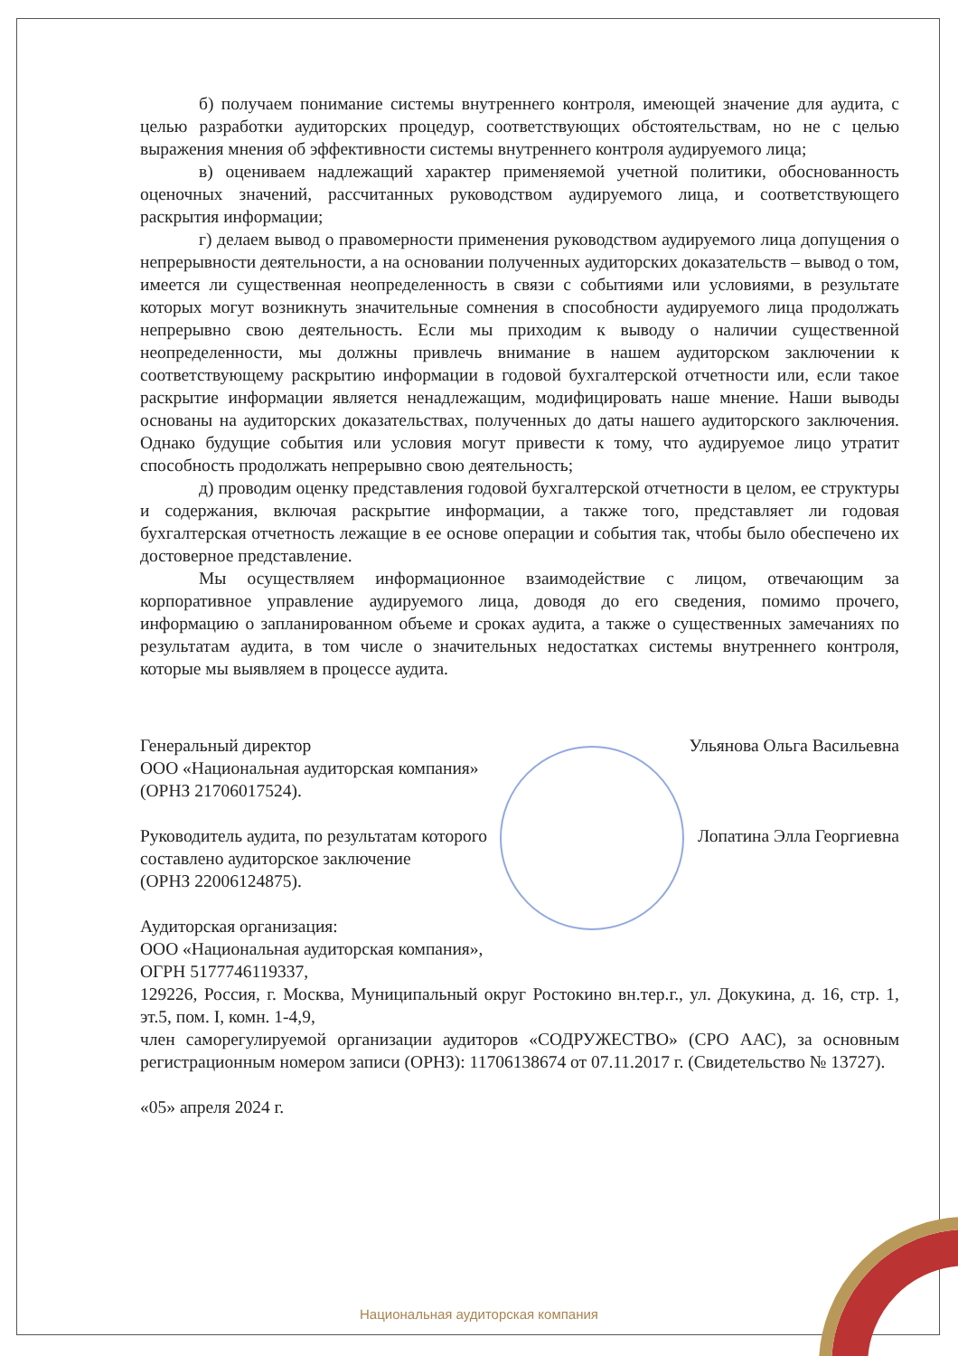б) получаем понимание системы внутреннего контроля, имеющей значение для аудита, с целью разработки аудиторских процедур, соответствующих обстоятельствам, но не с целью выражения мнения об эффективности системы внутреннего контроля аудируемого лица;
в) оцениваем надлежащий характер применяемой учетной политики, обоснованность оценочных значений, рассчитанных руководством аудируемого лица, и соответствующего раскрытия информации;
г) делаем вывод о правомерности применения руководством аудируемого лица допущения о непрерывности деятельности, а на основании полученных аудиторских доказательств – вывод о том, имеется ли существенная неопределенность в связи с событиями или условиями, в результате которых могут возникнуть значительные сомнения в способности аудируемого лица продолжать непрерывно свою деятельность. Если мы приходим к выводу о наличии существенной неопределенности, мы должны привлечь внимание в нашем аудиторском заключении к соответствующему раскрытию информации в годовой бухгалтерской отчетности или, если такое раскрытие информации является ненадлежащим, модифицировать наше мнение. Наши выводы основаны на аудиторских доказательствах, полученных до даты нашего аудиторского заключения. Однако будущие события или условия могут привести к тому, что аудируемое лицо утратит способность продолжать непрерывно свою деятельность;
д) проводим оценку представления годовой бухгалтерской отчетности в целом, ее структуры и содержания, включая раскрытие информации, а также того, представляет ли годовая бухгалтерская отчетность лежащие в ее основе операции и события так, чтобы было обеспечено их достоверное представление.
Мы осуществляем информационное взаимодействие с лицом, отвечающим за корпоративное управление аудируемого лица, доводя до его сведения, помимо прочего, информацию о запланированном объеме и сроках аудита, а также о существенных замечаниях по результатам аудита, в том числе о значительных недостатках системы внутреннего контроля, которые мы выявляем в процессе аудита.
Генеральный директор
ООО «Национальная аудиторская компания»
(ОРНЗ 21706017524).
Ульянова Ольга Васильевна
Руководитель аудита, по результатам которого
составлено аудиторское заключение
(ОРНЗ 22006124875).
Лопатина Элла Георгиевна
Аудиторская организация:
ООО «Национальная аудиторская компания»,
ОГРН 5177746119337,
129226, Россия, г. Москва, Муниципальный округ Ростокино вн.тер.г., ул. Докукина, д. 16, стр. 1, эт.5, пом. I, комн. 1-4,9,
член саморегулируемой организации аудиторов «СОДРУЖЕСТВО» (СРО ААС), за основным регистрационным номером записи (ОРНЗ): 11706138674 от 07.11.2017 г. (Свидетельство № 13727).
«05» апреля 2024 г.
Национальная аудиторская компания